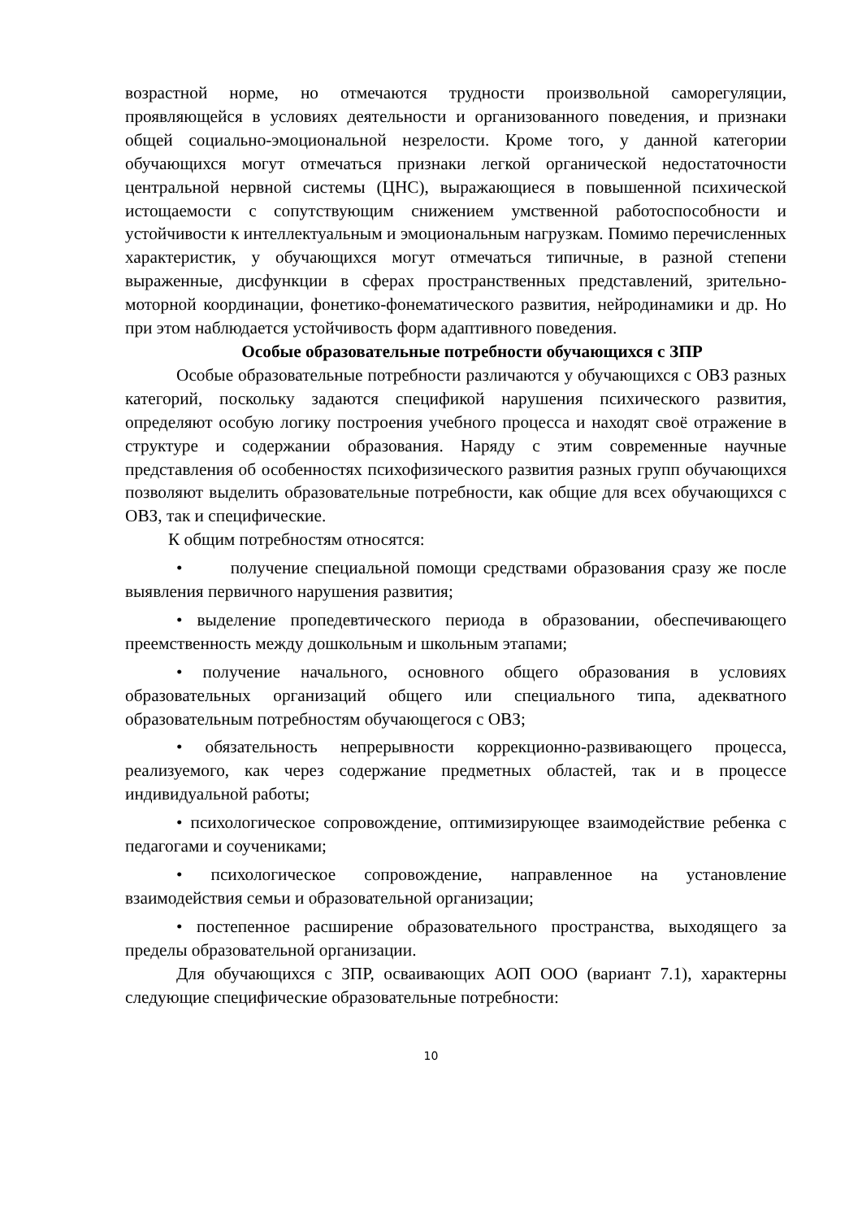возрастной норме, но отмечаются трудности произвольной саморегуляции, проявляющейся в условиях деятельности и организованного поведения, и признаки общей социально-эмоциональной незрелости. Кроме того, у данной категории обучающихся могут отмечаться признаки легкой органической недостаточности центральной нервной системы (ЦНС), выражающиеся в повышенной психической истощаемости с сопутствующим снижением умственной работоспособности и устойчивости к интеллектуальным и эмоциональным нагрузкам. Помимо перечисленных характеристик, у обучающихся могут отмечаться типичные, в разной степени выраженные, дисфункции в сферах пространственных представлений, зрительно-моторной координации, фонетико-фонематического развития, нейродинамики и др. Но при этом наблюдается устойчивость форм адаптивного поведения.
Особые образовательные потребности обучающихся с ЗПР
Особые образовательные потребности различаются у обучающихся с ОВЗ разных категорий, поскольку задаются спецификой нарушения психического развития, определяют особую логику построения учебного процесса и находят своё отражение в структуре и содержании образования. Наряду с этим современные научные представления об особенностях психофизического развития разных групп обучающихся позволяют выделить образовательные потребности, как общие для всех обучающихся с ОВЗ, так и специфические.
К общим потребностям относятся:
• получение специальной помощи средствами образования сразу же после выявления первичного нарушения развития;
• выделение пропедевтического периода в образовании, обеспечивающего преемственность между дошкольным и школьным этапами;
• получение начального, основного общего образования в условиях образовательных организаций общего или специального типа, адекватного образовательным потребностям обучающегося с ОВЗ;
• обязательность непрерывности коррекционно-развивающего процесса, реализуемого, как через содержание предметных областей, так и в процессе индивидуальной работы;
• психологическое сопровождение, оптимизирующее взаимодействие ребенка с педагогами и соучениками;
• психологическое сопровождение, направленное на установление взаимодействия семьи и образовательной организации;
• постепенное расширение образовательного пространства, выходящего за пределы образовательной организации.
Для обучающихся с ЗПР, осваивающих АОП ООО (вариант 7.1), характерны следующие специфические образовательные потребности:
10